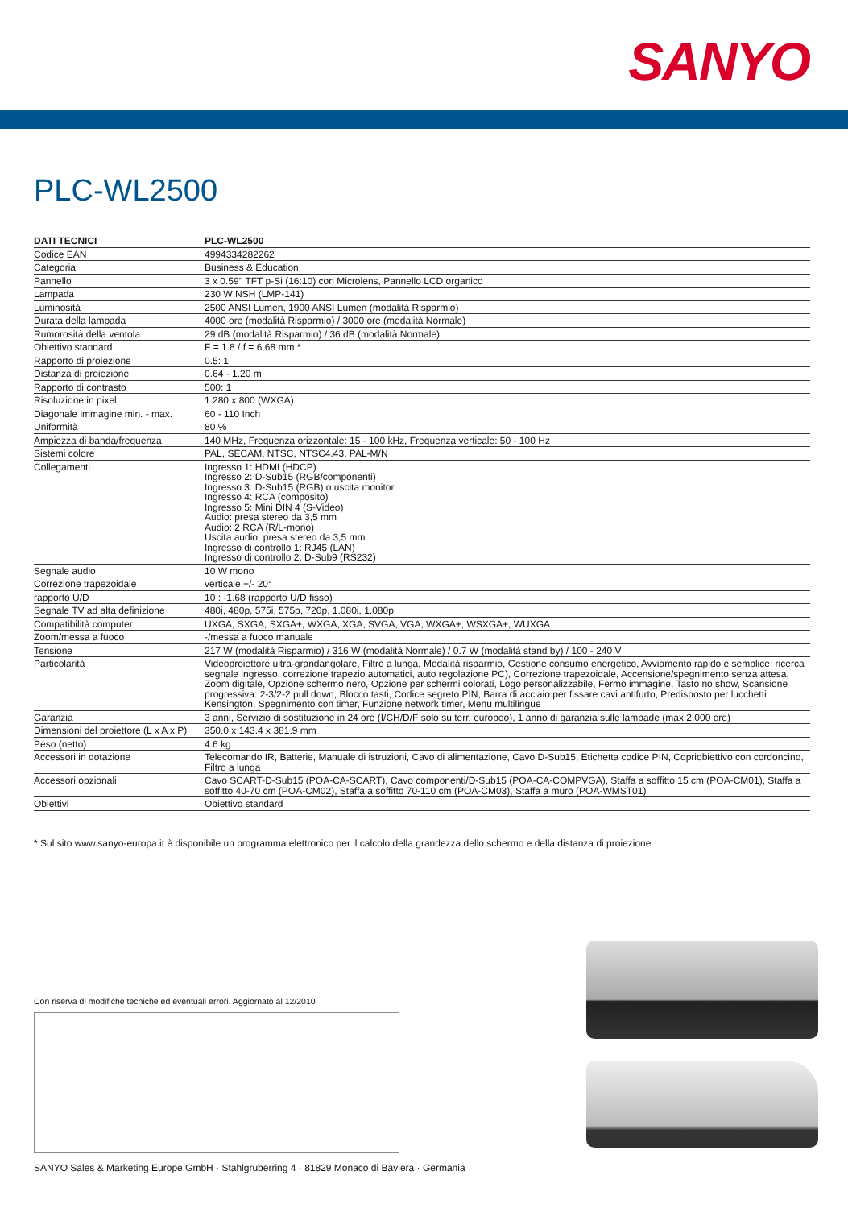SANYO
PLC-WL2500
| DATI TECNICI | PLC-WL2500 |
| --- | --- |
| Codice EAN | 4994334282262 |
| Categoria | Business & Education |
| Pannello | 3 x 0.59'' TFT p-Si (16:10) con Microlens, Pannello LCD organico |
| Lampada | 230 W NSH (LMP-141) |
| Luminosità | 2500 ANSI Lumen, 1900 ANSI Lumen (modalità Risparmio) |
| Durata della lampada | 4000 ore (modalità Risparmio) / 3000 ore (modalità Normale) |
| Rumorosità della ventola | 29 dB (modalità Risparmio) / 36 dB (modalità Normale) |
| Obiettivo standard | F = 1.8 / f = 6.68 mm * |
| Rapporto di proiezione | 0.5: 1 |
| Distanza di proiezione | 0.64 - 1.20 m |
| Rapporto di contrasto | 500: 1 |
| Risoluzione in pixel | 1.280 x 800 (WXGA) |
| Diagonale immagine min. - max. | 60 - 110 Inch |
| Uniformità | 80 % |
| Ampiezza di banda/frequenza | 140 MHz, Frequenza orizzontale: 15 - 100 kHz, Frequenza verticale: 50 - 100 Hz |
| Sistemi colore | PAL, SECAM, NTSC, NTSC4.43, PAL-M/N |
| Collegamenti | Ingresso 1: HDMI (HDCP) Ingresso 2: D-Sub15 (RGB/componenti) Ingresso 3: D-Sub15 (RGB) o uscita monitor Ingresso 4: RCA (composito) Ingresso 5: Mini DIN 4 (S-Video) Audio: presa stereo da 3,5 mm Audio: 2 RCA (R/L-mono) Uscita audio: presa stereo da 3,5 mm Ingresso di controllo 1: RJ45 (LAN) Ingresso di controllo 2: D-Sub9 (RS232) |
| Segnale audio | 10 W mono |
| Correzione trapezoidale | verticale +/- 20° |
| rapporto U/D | 10 : -1.68 (rapporto U/D fisso) |
| Segnale TV ad alta definizione | 480i, 480p, 575i, 575p, 720p, 1.080i, 1.080p |
| Compatibilità computer | UXGA, SXGA, SXGA+, WXGA, XGA, SVGA, VGA, WXGA+, WSXGA+, WUXGA |
| Zoom/messa a fuoco | -/messa a fuoco manuale |
| Tensione | 217 W (modalità Risparmio) / 316 W (modalità Normale) / 0.7 W (modalità stand by) / 100 - 240 V |
| Particolarità | Videoproiettore ultra-grandangolare, Filtro a lunga, Modalità risparmio, Gestione consumo energetico, Avviamento rapido e semplice: ricerca segnale ingresso, correzione trapezio automatici, auto regolazione PC), Correzione trapezoidale, Accensione/spegnimento senza attesa, Zoom digitale, Opzione schermo nero, Opzione per schermi colorati, Logo personalizzabile, Fermo immagine, Tasto no show, Scansione progressiva: 2-3/2-2 pull down, Blocco tasti, Codice segreto PIN, Barra di acciaio per fissare cavi antifurto, Predisposto per lucchetti Kensington, Spegnimento con timer, Funzione network timer, Menu multilingue |
| Garanzia | 3 anni, Servizio di sostituzione in 24 ore (I/CH/D/F solo su terr. europeo), 1 anno di garanzia sulle lampade (max 2.000 ore) |
| Dimensioni del proiettore (L x A x P) | 350.0 x 143.4 x 381.9 mm |
| Peso (netto) | 4.6 kg |
| Accessori in dotazione | Telecomando IR, Batterie, Manuale di istruzioni, Cavo di alimentazione, Cavo D-Sub15, Etichetta codice PIN, Copriobiettivo con cordoncino, Filtro a lunga |
| Accessori opzionali | Cavo SCART-D-Sub15 (POA-CA-SCART), Cavo componenti/D-Sub15 (POA-CA-COMPVGA), Staffa a soffitto 15 cm (POA-CM01), Staffa a soffitto 40-70 cm (POA-CM02), Staffa a soffitto 70-110 cm (POA-CM03), Staffa a muro (POA-WMST01) |
| Obiettivi | Obiettivo standard |
* Sul sito www.sanyo-europa.it è disponibile un programma elettronico per il calcolo della grandezza dello schermo e della distanza di proiezione
Con riserva di modifiche tecniche ed eventuali errori. Aggiornato al 12/2010
SANYO Sales & Marketing Europe GmbH · Stahlgruberring 4 · 81829 Monaco di Baviera · Germania